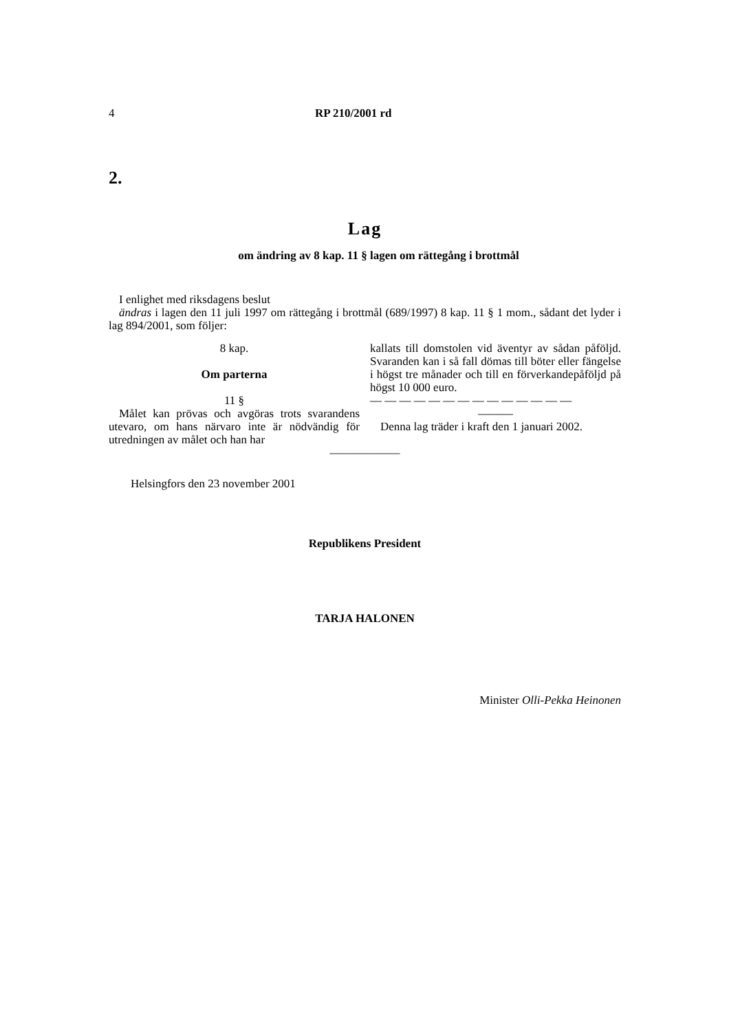4 RP 210/2001 rd
2.
Lag
om ändring av 8 kap. 11 § lagen om rättegång i brottmål
I enlighet med riksdagens beslut
ändras i lagen den 11 juli 1997 om rättegång i brottmål (689/1997) 8 kap. 11 § 1 mom., sådant det lyder i lag 894/2001, som följer:
8 kap.
Om parterna
11 §
Målet kan prövas och avgöras trots svarandens utevaro, om hans närvaro inte är nödvändig för utredningen av målet och han har
kallats till domstolen vid äventyr av sådan påföljd. Svaranden kan i så fall dömas till böter eller fängelse i högst tre månader och till en förverkandepåföljd på högst 10 000 euro.
— — — — — — — — — — — — — —
———
Denna lag träder i kraft den 1 januari 2002.
——————
Helsingfors den 23 november 2001
Republikens President
TARJA HALONEN
Minister Olli-Pekka Heinonen